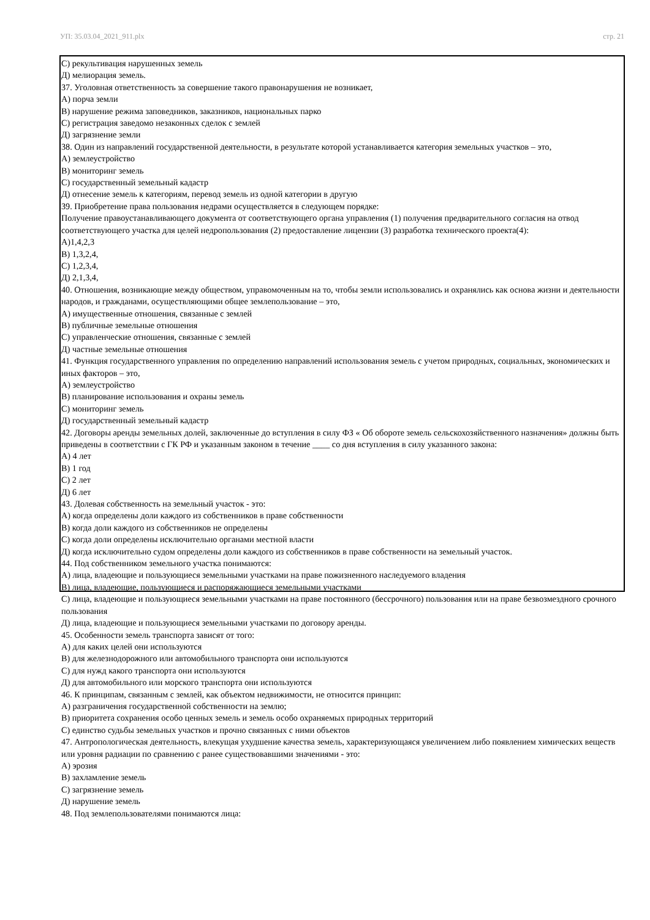УП: 35.03.04_2021_911.plx стр. 21
С) рекультивация нарушенных земель
Д) мелиорация земель.
37. Уголовная ответственность за совершение такого правонарушения не возникает,
А) порча земли
В) нарушение режима заповедников, заказников, национальных парко
С) регистрация заведомо незаконных сделок с землей
Д) загрязнение земли
38. Один из направлений государственной деятельности, в результате которой устанавливается категория земельных участков – это,
А) землеустройство
В) мониторинг земель
С) государственный земельный кадастр
Д) отнесение земель к категориям, перевод земель из одной категории в другую
39. Приобретение права пользования недрами осуществляется в следующем порядке:
Получение правоустанавливающего документа от соответствующего органа управления (1) получения предварительного согласия на отвод соответствующего участка для целей недропользования (2) предоставление лицензии (3) разработка технического проекта(4):
А)1,4,2,3
В) 1,3,2,4,
С) 1,2,3,4,
Д) 2,1,3,4,
40. Отношения, возникающие между обществом, управомоченным на то, чтобы земли использовались и охранялись как основа жизни и деятельности народов, и гражданами, осуществляющими общее землепользование – это,
А) имущественные отношения, связанные с землей
В) публичные земельные отношения
С) управленческие отношения, связанные с землей
Д) частные земельные отношения
41. Функция государственного управления по определению направлений использования земель с учетом природных, социальных, экономических и иных факторов – это,
А) землеустройство
В) планирование использования и охраны земель
С) мониторинг земель
Д) государственный земельный кадастр
42. Договоры аренды земельных долей, заключенные до вступления в силу ФЗ « Об обороте земель сельскохозяйственного назначения» должны быть приведены в соответствии с ГК РФ и указанным законом в течение ____ со дня вступления в силу указанного закона:
А) 4 лет
В) 1 год
С) 2 лет
Д) 6 лет
43. Долевая собственность на земельный участок - это:
А) когда определены доли каждого из собственников в праве собственности
В) когда доли каждого из собственников не определены
С) когда доли определены исключительно органами местной власти
Д) когда исключительно судом определены доли каждого из собственников в праве собственности на земельный участок.
44. Под собственником земельного участка понимаются:
А) лица, владеющие и пользующиеся земельными участками на праве пожизненного наследуемого владения
В) лица, владеющие, пользующиеся и распоряжающиеся земельными участками
С) лица, владеющие и пользующиеся земельными участками на праве постоянного (бессрочного) пользования или на праве безвозмездного срочного пользования
Д) лица, владеющие и пользующиеся земельными участками по договору аренды.
45. Особенности земель транспорта зависят от того:
А) для каких целей они используются
В) для железнодорожного или автомобильного транспорта они используются
С) для нужд какого транспорта они используются
Д) для автомобильного или морского транспорта они используются
46. К принципам, связанным с землей, как объектом недвижимости, не относится принцип:
А) разграничения государственной собственности на землю;
В) приоритета сохранения особо ценных земель и земель особо охраняемых природных территорий
С) единство судьбы земельных участков и прочно связанных с ними объектов
47. Антропологическая деятельность, влекущая ухудшение качества земель, характеризующаяся увеличением либо появлением химических веществ или уровня радиации по сравнению с ранее существовавшими значениями - это:
А) эрозия
В) захламление земель
С) загрязнение земель
Д) нарушение земель
48. Под землепользователями понимаются лица: